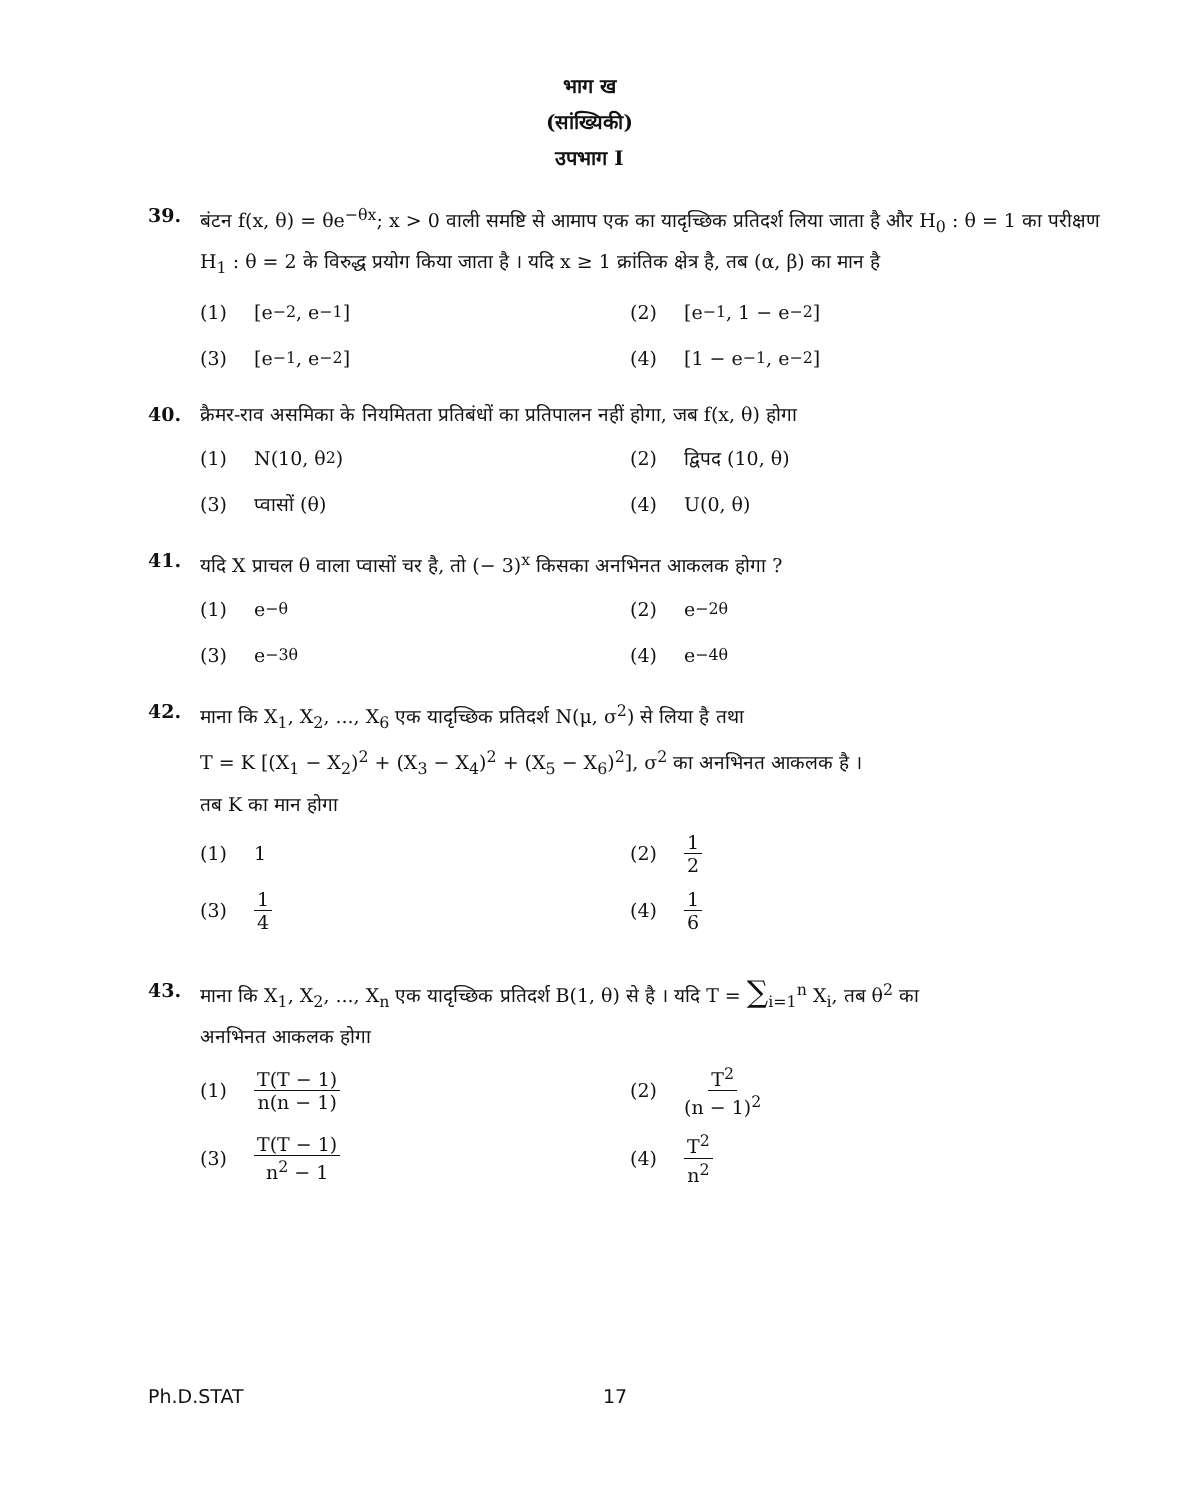भाग ख
(सांख्यिकी)
उपभाग I
39. बंटन f(x, θ) = θe<sup>−θx</sup>; x > 0 वाली समष्टि से आमाप एक का यादृच्छिक प्रतिदर्श लिया जाता है और H<sub>0</sub> : θ = 1 का परीक्षण H<sub>1</sub> : θ = 2 के विरुद्ध प्रयोग किया जाता है । यदि x ≥ 1 क्रांतिक क्षेत्र है, तब (α, β) का मान है
(1) [e<sup>−2</sup>, e<sup>−1</sup>]
(2) [e<sup>−1</sup>, 1 − e<sup>−2</sup>]
(3) [e<sup>−1</sup>, e<sup>−2</sup>]
(4) [1 − e<sup>−1</sup>, e<sup>−2</sup>]
40. क्रैमर-राव असमिका के नियमितता प्रतिबंधों का प्रतिपालन नहीं होगा, जब f(x, θ) होगा
(1) N(10, θ<sup>2</sup>)
(2) द्विपद (10, θ)
(3) प्वासों (θ)
(4) U(0, θ)
41. यदि X प्राचल θ वाला प्वासों चर है, तो (− 3)<sup>x</sup> किसका अनभिनत आकलक होगा ?
(1) e<sup>−θ</sup>
(2) e<sup>−2θ</sup>
(3) e<sup>−3θ</sup>
(4) e<sup>−4θ</sup>
42. माना कि X<sub>1</sub>, X<sub>2</sub>, ..., X<sub>6</sub> एक यादृच्छिक प्रतिदर्श N(μ, σ<sup>2</sup>) से लिया है तथा
T = K [(X<sub>1</sub> − X<sub>2</sub>)<sup>2</sup> + (X<sub>3</sub> − X<sub>4</sub>)<sup>2</sup> + (X<sub>5</sub> − X<sub>6</sub>)<sup>2</sup>], σ<sup>2</sup> का अनभिनत आकलक है ।
तब K का मान होगा
(1) 1
(2) 1 2
(3) 1 4
(4) 1 6
43. माना कि X<sub>1</sub>, X<sub>2</sub>, ..., X<sub>n</sub> एक यादृच्छिक प्रतिदर्श B(1, θ) से है । यदि T = ∑<sub>i=1</sub><sup>n</sup> X<sub>i</sub>, तब θ<sup>2</sup> का
अनभिनत आकलक होगा
(1) T(T − 1) n(n − 1)
(2) T<sup>2</sup> (n − 1)<sup>2</sup>
(3) T(T − 1) n<sup>2</sup> − 1
(4) T<sup>2</sup> n<sup>2</sup>
Ph.D.STAT 17